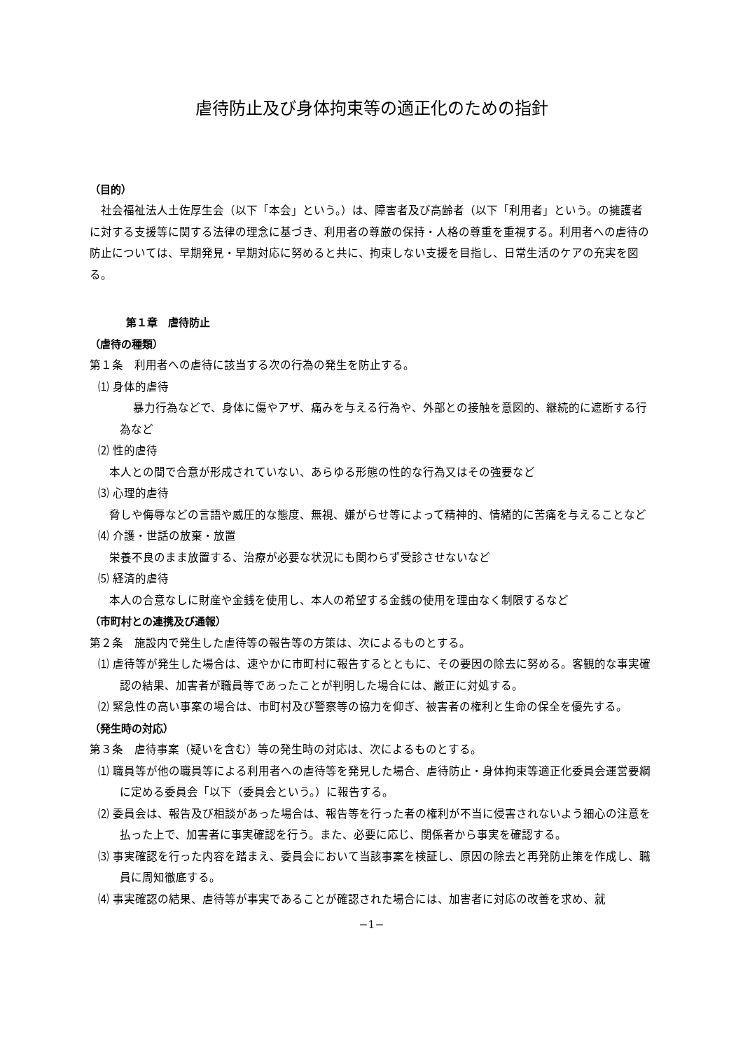虐待防止及び身体拘束等の適正化のための指針
（目的）
社会福祉法人土佐厚生会（以下「本会」という。）は、障害者及び高齢者（以下「利用者」という。の擁護者に対する支援等に関する法律の理念に基づき、利用者の尊厳の保持・人格の尊重を重視する。利用者への虐待の防止については、早期発見・早期対応に努めると共に、拘束しない支援を目指し、日常生活のケアの充実を図る。
第１章　虐待防止
（虐待の種類）
第１条　利用者への虐待に該当する次の行為の発生を防止する。
⑴ 身体的虐待
　暴力行為などで、身体に傷やアザ、痛みを与える行為や、外部との接触を意図的、継続的に遮断する行為など
⑵ 性的虐待
　本人との間で合意が形成されていない、あらゆる形態の性的な行為又はその強要など
⑶ 心理的虐待
　脅しや侮辱などの言語や威圧的な態度、無視、嫌がらせ等によって精神的、情緒的に苦痛を与えることなど
⑷ 介護・世話の放棄・放置
　栄養不良のまま放置する、治療が必要な状況にも関わらず受診させないなど
⑸ 経済的虐待
　本人の合意なしに財産や金銭を使用し、本人の希望する金銭の使用を理由なく制限するなど
（市町村との連携及び通報）
第２条　施設内で発生した虐待等の報告等の方策は、次によるものとする。
⑴ 虐待等が発生した場合は、速やかに市町村に報告するとともに、その要因の除去に努める。客観的な事実確認の結果、加害者が職員等であったことが判明した場合には、厳正に対処する。
⑵ 緊急性の高い事案の場合は、市町村及び警察等の協力を仰ぎ、被害者の権利と生命の保全を優先する。
（発生時の対応）
第３条　虐待事案（疑いを含む）等の発生時の対応は、次によるものとする。
⑴ 職員等が他の職員等による利用者への虐待等を発見した場合、虐待防止・身体拘束等適正化委員会運営要綱に定める委員会「以下（委員会という。）に報告する。
⑵ 委員会は、報告及び相談があった場合は、報告等を行った者の権利が不当に侵害されないよう細心の注意を払った上で、加害者に事実確認を行う。また、必要に応じ、関係者から事実を確認する。
⑶ 事実確認を行った内容を踏まえ、委員会において当該事案を検証し、原因の除去と再発防止策を作成し、職員に周知徹底する。
⑷ 事実確認の結果、虐待等が事実であることが確認された場合には、加害者に対応の改善を求め、就
−1−